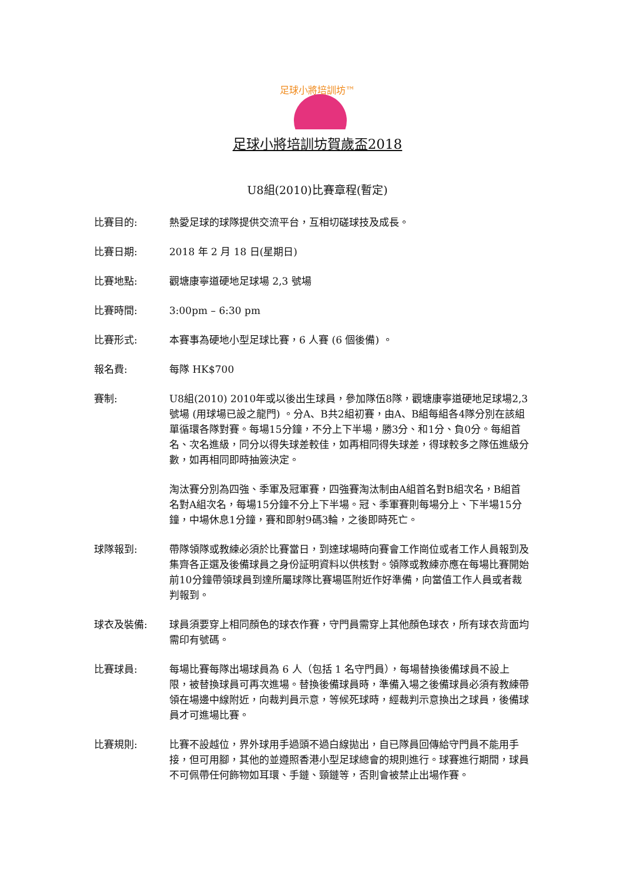足球小將培訓坊™
足球小將培訓坊賀歲盃2018
U8組(2010)比賽章程(暫定)
比賽目的: 熱愛足球的球隊提供交流平台，互相切磋球技及成長。
比賽日期: 2018 年 2 月 18 日(星期日)
比賽地點: 觀塘康寧道硬地足球場 2,3 號場
比賽時間: 3:00pm – 6:30 pm
比賽形式: 本賽事為硬地小型足球比賽，6 人賽 (6 個後備) 。
報名費: 每隊 HK$700
賽制: U8組(2010) 2010年或以後出生球員，參加隊伍8隊，觀塘康寧道硬地足球場2,3號場 (用球場已設之龍門) 。分A、B共2組初賽，由A、B組每組各4隊分別在該組單循環各隊對賽。每場15分鐘，不分上下半場，勝3分、和1分、負0分。每組首名、次名進級，同分以得失球差較佳，如再相同得失球差，得球較多之隊伍進級分數，如再相同即時抽簽決定。
淘汰賽分別為四強、季軍及冠軍賽，四強賽淘汰制由A組首名對B組次名，B組首名對A組次名，每場15分鐘不分上下半場。冠、季軍賽則每場分上、下半場15分鐘，中場休息1分鐘，賽和即射9碼3輪，之後即時死亡。
球隊報到: 帶隊領隊或教練必須於比賽當日，到達球場時向賽會工作崗位或者工作人員報到及集齊各正選及後備球員之身份証明資料以供核對。領隊或教練亦應在每場比賽開始前10分鐘帶領球員到達所屬球隊比賽場區附近作好準備，向當值工作人員或者裁判報到。
球衣及裝備: 球員須要穿上相同顏色的球衣作賽，守門員需穿上其他顏色球衣，所有球衣背面均需印有號碼。
比賽球員: 每場比賽每隊出場球員為 6 人（包括 1 名守門員），每場替換後備球員不設上限，被替換球員可再次進場。替換後備球員時，準備入場之後備球員必須有教練帶領在場邊中線附近，向裁判員示意，等候死球時，經裁判示意換出之球員，後備球員才可進場比賽。
比賽規則: 比賽不設越位，界外球用手過頭不過白線拋出，自已隊員回傳給守門員不能用手接，但可用腳，其他的並遵照香港小型足球總會的規則進行。球賽進行期間，球員不可佩帶任何飾物如耳環、手鏈、頸鏈等，否則會被禁止出場作賽。